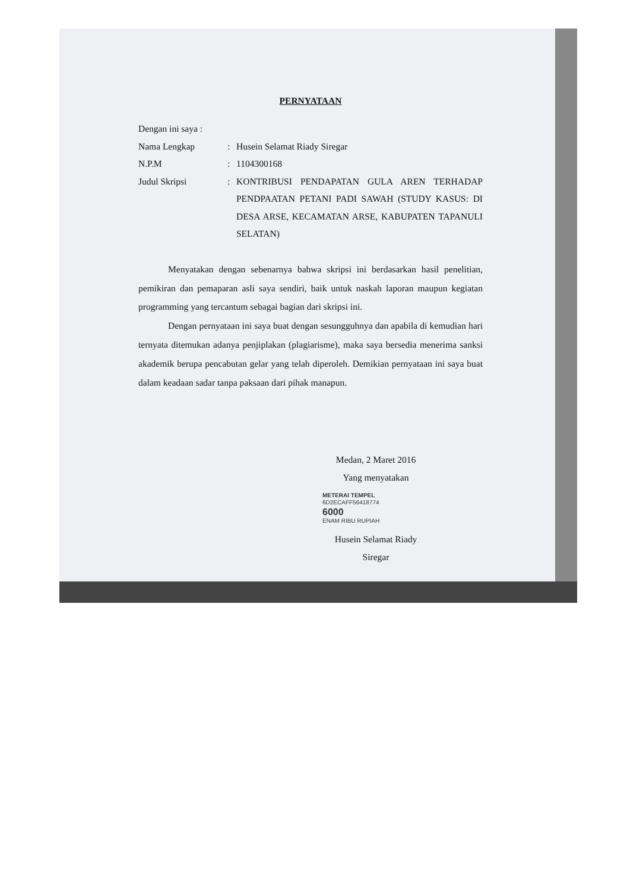PERNYATAAN
Dengan ini saya :
Nama Lengkap : Husein Selamat Riady Siregar
N.P.M : 1104300168
Judul Skripsi : KONTRIBUSI PENDAPATAN GULA AREN TERHADAP PENDPAATAN PETANI PADI SAWAH (STUDY KASUS: DI DESA ARSE, KECAMATAN ARSE, KABUPATEN TAPANULI SELATAN)
Menyatakan dengan sebenarnya bahwa skripsi ini berdasarkan hasil penelitian, pemikiran dan pemaparan asli saya sendiri, baik untuk naskah laporan maupun kegiatan programming yang tercantum sebagai bagian dari skripsi ini.
Dengan pernyataan ini saya buat dengan sesungguhnya dan apabila di kemudian hari ternyata ditemukan adanya penjiplakan (plagiarisme), maka saya bersedia menerima sanksi akademik berupa pencabutan gelar yang telah diperoleh. Demikian pernyataan ini saya buat dalam keadaan sadar tanpa paksaan dari pihak manapun.
Medan, 2 Maret 2016
Yang menyatakan
METERAI TEMPEL
6D2ECAFF56418774
6000
ENAM RIBU RUPIAH
Husein Selamat Riady Siregar